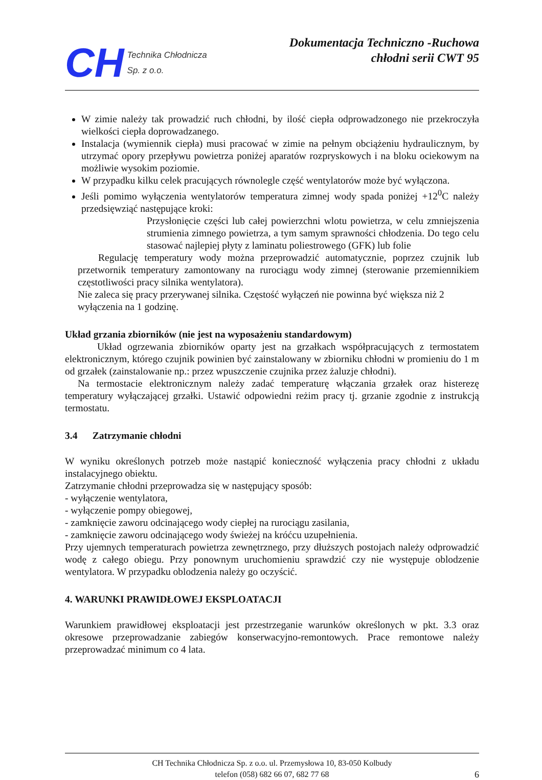CH
Technika Chłodnicza
Sp. z o.o.
Dokumentacja Techniczno -Ruchowa
chłodni serii CWT 95
W zimie należy tak prowadzić ruch chłodni, by ilość ciepła odprowadzonego nie przekroczyła wielkości ciepła doprowadzanego.
Instalacja (wymiennik ciepła) musi pracować w zimie na pełnym obciążeniu hydraulicznym, by utrzymać opory przepływu powietrza poniżej aparatów rozpryskowych i na bloku ociekowym na możliwie wysokim poziomie.
W przypadku kilku celek pracujących równolegle część wentylatorów może być wyłączona.
Jeśli pomimo wyłączenia wentylatorów temperatura zimnej wody spada poniżej +12<sup>0</sup>C należy przedsięwziąć następujące kroki:
Przysłonięcie części lub całej powierzchni wlotu powietrza, w celu zmniejszenia strumienia zimnego powietrza, a tym samym sprawności chłodzenia. Do tego celu stasować najlepiej płyty z laminatu poliestrowego (GFK) lub folie
Regulację temperatury wody można przeprowadzić automatycznie, poprzez czujnik lub przetwornik temperatury zamontowany na rurociągu wody zimnej (sterowanie przemiennikiem częstotliwości pracy silnika wentylatora).
Nie zaleca się pracy przerywanej silnika. Częstość wyłączeń nie powinna być większa niż 2 wyłączenia na 1 godzinę.
Układ grzania zbiorników (nie jest na wyposażeniu standardowym)
Układ ogrzewania zbiorników oparty jest na grzałkach współpracujących z termostatem elektronicznym, którego czujnik powinien być zainstalowany w zbiorniku chłodni w promieniu do 1 m od grzałek (zainstalowanie np.: przez wpuszczenie czujnika przez żaluzje chłodni).
Na termostacie elektronicznym należy zadać temperaturę włączania grzałek oraz histerezę temperatury wyłączającej grzałki. Ustawić odpowiedni reżim pracy tj. grzanie zgodnie z instrukcją termostatu.
3.4 Zatrzymanie chłodni
W wyniku określonych potrzeb może nastąpić konieczność wyłączenia pracy chłodni z układu instalacyjnego obiektu.
Zatrzymanie chłodni przeprowadza się w następujący sposób:
- wyłączenie wentylatora,
- wyłączenie pompy obiegowej,
- zamknięcie zaworu odcinającego wody ciepłej na rurociągu zasilania,
- zamknięcie zaworu odcinającego wody świeżej na króćcu uzupełnienia.
Przy ujemnych temperaturach powietrza zewnętrznego, przy dłuższych postojach należy odprowadzić wodę z całego obiegu. Przy ponownym uruchomieniu sprawdzić czy nie występuje oblodzenie wentylatora. W przypadku oblodzenia należy go oczyścić.
4. WARUNKI PRAWIDŁOWEJ EKSPLOATACJI
Warunkiem prawidłowej eksploatacji jest przestrzeganie warunków określonych w pkt. 3.3 oraz okresowe przeprowadzanie zabiegów konserwacyjno-remontowych. Prace remontowe należy przeprowadzać minimum co 4 lata.
CH Technika Chłodnicza Sp. z o.o. ul. Przemysłowa 10, 83-050 Kolbudy
telefon (058) 682 66 07, 682 77 68
6